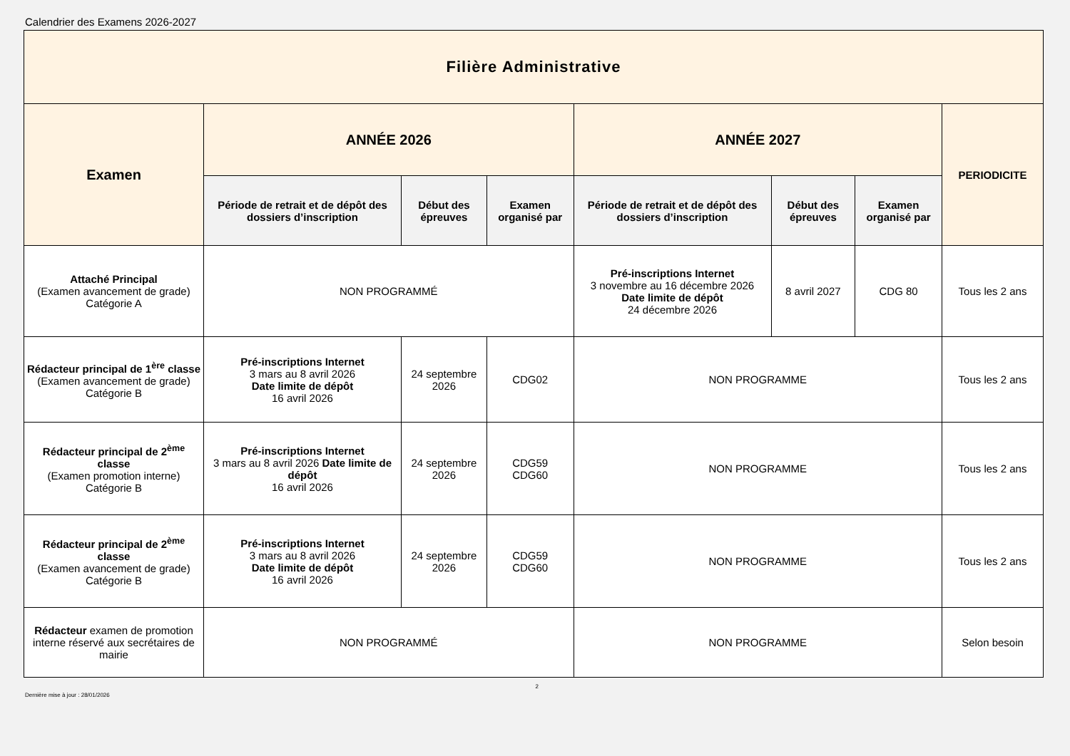Calendrier des Examens 2026-2027
| Filière Administrative | | | | | | | |
| --- | --- | --- | --- | --- | --- | --- | --- |
| Examen | ANNÉE 2026 | | | ANNÉE 2027 | | | PERIODICITE |
| | Période de retrait et de dépôt des dossiers d’inscription | Début des épreuves | Examen organisé par | Période de retrait et de dépôt des dossiers d’inscription | Début des épreuves | Examen organisé par | |
| Attaché Principal (Examen avancement de grade) Catégorie A | NON PROGRAMMÉ | | | Pré-inscriptions Internet 3 novembre au 16 décembre 2026 Date limite de dépôt 24 décembre 2026 | 8 avril 2027 | CDG 80 | Tous les 2 ans |
| Rédacteur principal de 1<sup>ère</sup> classe (Examen avancement de grade) Catégorie B | Pré-inscriptions Internet 3 mars au 8 avril 2026 Date limite de dépôt 16 avril 2026 | 24 septembre 2026 | CDG02 | NON PROGRAMME | | | Tous les 2 ans |
| Rédacteur principal de 2<sup>ème</sup> classe (Examen promotion interne) Catégorie B | Pré-inscriptions Internet 3 mars au 8 avril 2026 Date limite de dépôt 16 avril 2026 | 24 septembre 2026 | CDG59 CDG60 | NON PROGRAMME | | | Tous les 2 ans |
| Rédacteur principal de 2<sup>ème</sup> classe (Examen avancement de grade) Catégorie B | Pré-inscriptions Internet 3 mars au 8 avril 2026 Date limite de dépôt 16 avril 2026 | 24 septembre 2026 | CDG59 CDG60 | NON PROGRAMME | | | Tous les 2 ans |
| Rédacteur examen de promotion interne réservé aux secrétaires de mairie | NON PROGRAMMÉ | | | NON PROGRAMME | | | Selon besoin |
Dernière mise à jour : 28/01/2026 2